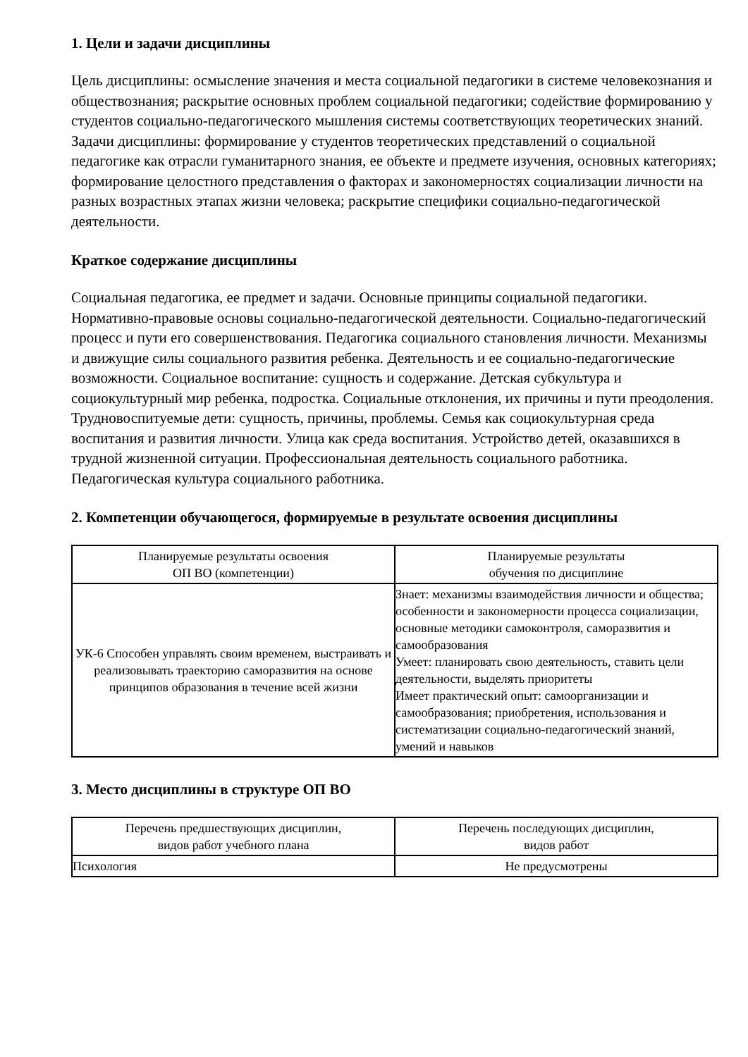1. Цели и задачи дисциплины
Цель дисциплины: осмысление значения и места социальной педагогики в системе человекознания и обществознания; раскрытие основных проблем социальной педагогики; содействие формированию у студентов социально-педагогического мышления системы соответствующих теоретических знаний. Задачи дисциплины: формирование у студентов теоретических представлений о социальной педагогике как отрасли гуманитарного знания, ее объекте и предмете изучения, основных категориях; формирование целостного представления о факторах и закономерностях социализации личности на разных возрастных этапах жизни человека; раскрытие специфики социально-педагогической деятельности.
Краткое содержание дисциплины
Социальная педагогика, ее предмет и задачи. Основные принципы социальной педагогики. Нормативно-правовые основы социально-педагогической деятельности. Социально-педагогический процесс и пути его совершенствования. Педагогика социального становления личности. Механизмы и движущие силы социального развития ребенка. Деятельность и ее социально-педагогические возможности. Социальное воспитание: сущность и содержание. Детская субкультура и социокультурный мир ребенка, подростка. Социальные отклонения, их причины и пути преодоления. Трудновоспитуемые дети: сущность, причины, проблемы. Семья как социокультурная среда воспитания и развития личности. Улица как среда воспитания. Устройство детей, оказавшихся в трудной жизненной ситуации. Профессиональная деятельность социального работника. Педагогическая культура социального работника.
2. Компетенции обучающегося, формируемые в результате освоения дисциплины
| Планируемые результаты освоения ОП ВО (компетенции) | Планируемые результаты обучения по дисциплине |
| --- | --- |
| УК-6 Способен управлять своим временем, выстраивать и реализовывать траекторию саморазвития на основе принципов образования в течение всей жизни | Знает: механизмы взаимодействия личности и общества; особенности и закономерности процесса социализации, основные методики самоконтроля, саморазвития и самообразования Умеет: планировать свою деятельность, ставить цели деятельности, выделять приоритеты Имеет практический опыт: самоорганизации и самообразования; приобретения, использования и систематизации социально-педагогический знаний, умений и навыков |
3. Место дисциплины в структуре ОП ВО
| Перечень предшествующих дисциплин, видов работ учебного плана | Перечень последующих дисциплин, видов работ |
| --- | --- |
| Психология | Не предусмотрены |